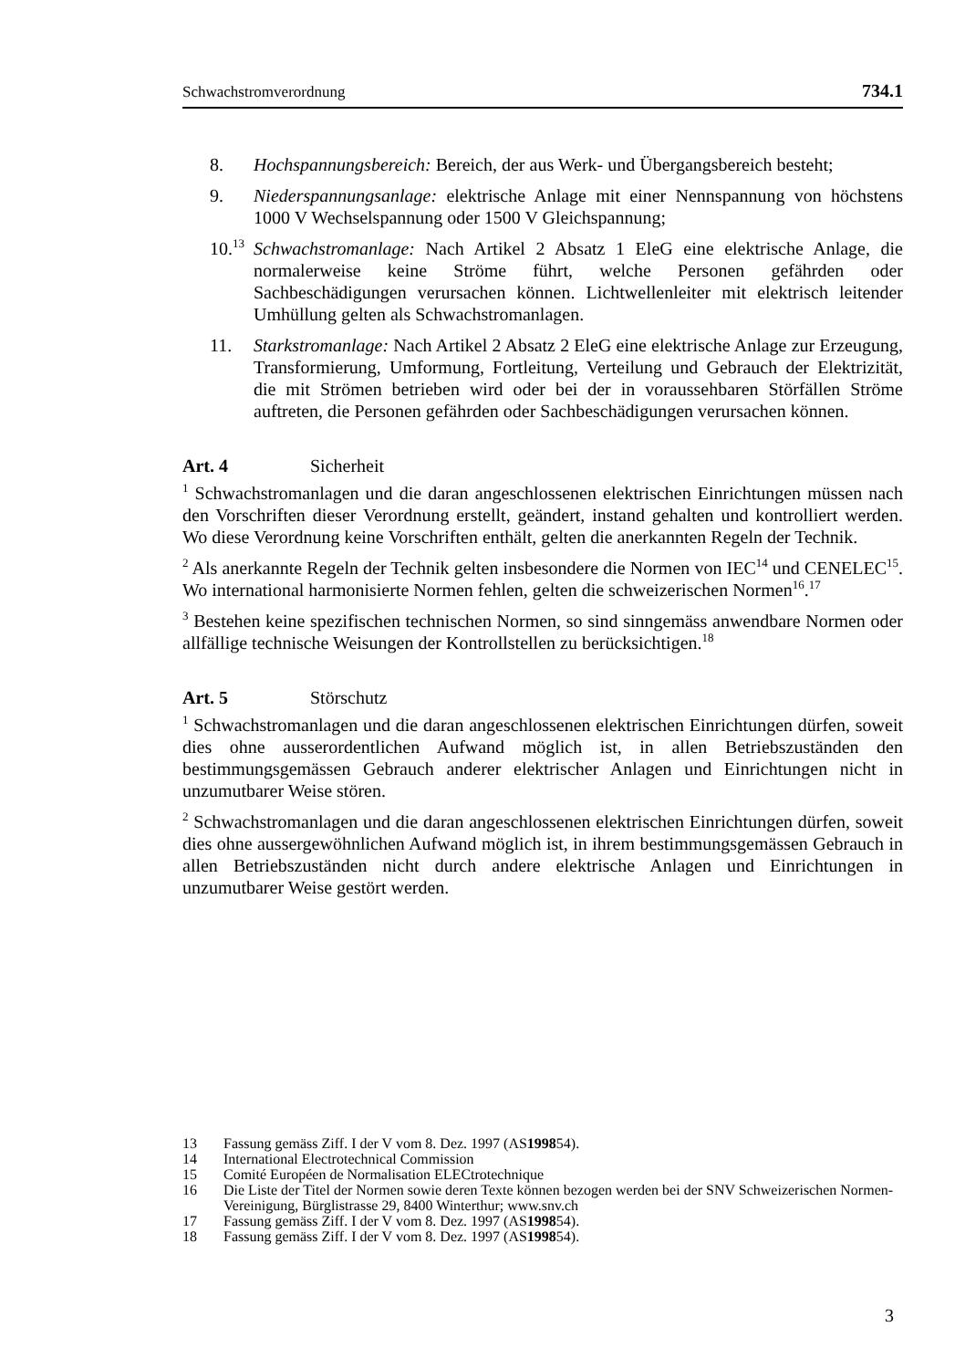Schwachstromverordnung 734.1
8. Hochspannungsbereich: Bereich, der aus Werk- und Übergangsbereich besteht;
9. Niederspannungsanlage: elektrische Anlage mit einer Nennspannung von höchstens 1000 V Wechselspannung oder 1500 V Gleichspannung;
10.<sup>13</sup>
Schwachstromanlage: Nach Artikel 2 Absatz 1 EleG eine elektrische Anlage, die normalerweise keine Ströme führt, welche Personen gefährden oder Sachbeschädigungen verursachen können. Lichtwellenleiter mit elektrisch leitender Umhüllung gelten als Schwachstromanlagen.
11. Starkstromanlage: Nach Artikel 2 Absatz 2 EleG eine elektrische Anlage zur Erzeugung, Transformierung, Umformung, Fortleitung, Verteilung und Gebrauch der Elektrizität, die mit Strömen betrieben wird oder bei der in voraussehbaren Störfällen Ströme auftreten, die Personen gefährden oder Sachbeschädigungen verursachen können.
Art. 4 Sicherheit
<sup>1</sup> Schwachstromanlagen und die daran angeschlossenen elektrischen Einrichtungen müssen nach den Vorschriften dieser Verordnung erstellt, geändert, instand gehalten und kontrolliert werden. Wo diese Verordnung keine Vorschriften enthält, gelten die anerkannten Regeln der Technik.
<sup>2</sup> Als anerkannte Regeln der Technik gelten insbesondere die Normen von IEC<sup>14</sup> und CENELEC<sup>15</sup>. Wo international harmonisierte Normen fehlen, gelten die schweizerischen Normen<sup>16</sup>.<sup>17</sup>
<sup>3</sup> Bestehen keine spezifischen technischen Normen, so sind sinngemäss anwendbare Normen oder allfällige technische Weisungen der Kontrollstellen zu berücksichtigen.<sup>18</sup>
Art. 5 Störschutz
<sup>1</sup> Schwachstromanlagen und die daran angeschlossenen elektrischen Einrichtungen dürfen, soweit dies ohne ausserordentlichen Aufwand möglich ist, in allen Betriebszuständen den bestimmungsgemässen Gebrauch anderer elektrischer Anlagen und Einrichtungen nicht in unzumutbarer Weise stören.
<sup>2</sup> Schwachstromanlagen und die daran angeschlossenen elektrischen Einrichtungen dürfen, soweit dies ohne aussergewöhnlichen Aufwand möglich ist, in ihrem bestimmungsgemässen Gebrauch in allen Betriebszuständen nicht durch andere elektrische Anlagen und Einrichtungen in unzumutbarer Weise gestört werden.
13 Fassung gemäss Ziff. I der V vom 8. Dez. 1997 (AS 1998 54).
14 International Electrotechnical Commission
15 Comité Européen de Normalisation ELECtrotechnique
16 Die Liste der Titel der Normen sowie deren Texte können bezogen werden bei der SNV Schweizerischen Normen-Vereinigung, Bürglistrasse 29, 8400 Winterthur; www.snv.ch
17 Fassung gemäss Ziff. I der V vom 8. Dez. 1997 (AS 1998 54).
18 Fassung gemäss Ziff. I der V vom 8. Dez. 1997 (AS 1998 54).
3